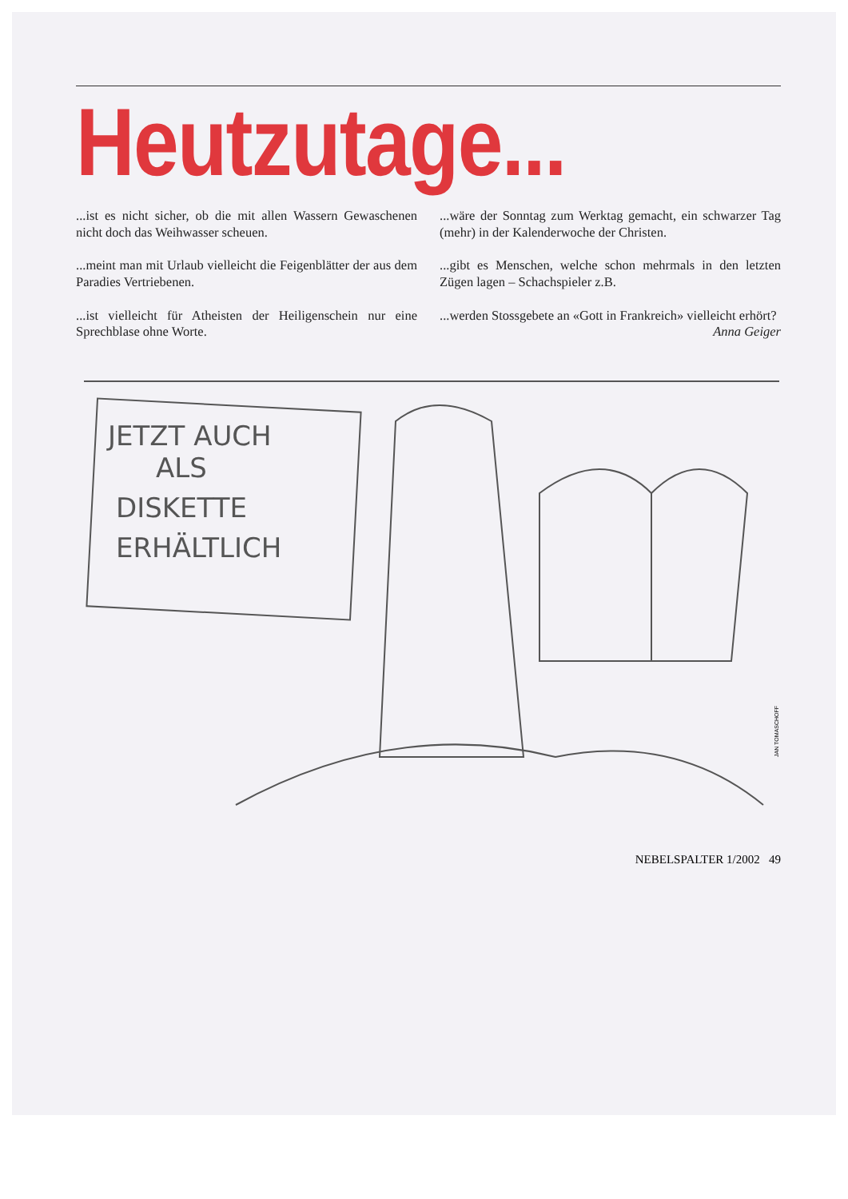Heutzutage...
...ist es nicht sicher, ob die mit allen Wassern Gewaschenen nicht doch das Weihwasser scheuen.
...meint man mit Urlaub vielleicht die Feigenblätter der aus dem Paradies Vertriebenen.
...ist vielleicht für Atheisten der Heiligenschein nur eine Sprechblase ohne Worte.
...wäre der Sonntag zum Werktag gemacht, ein schwarzer Tag (mehr) in der Kalenderwoche der Christen.
...gibt es Menschen, welche schon mehrmals in den letzten Zügen lagen – Schachspieler z.B.
...werden Stossgebete an «Gott in Frankreich» vielleicht erhört?
Anna Geiger
JETZT AUCH
ALS
DISKETTE
ERHÄLTLICH
JAN TOMASCHOFF
NEBELSPALTER 1/2002 49